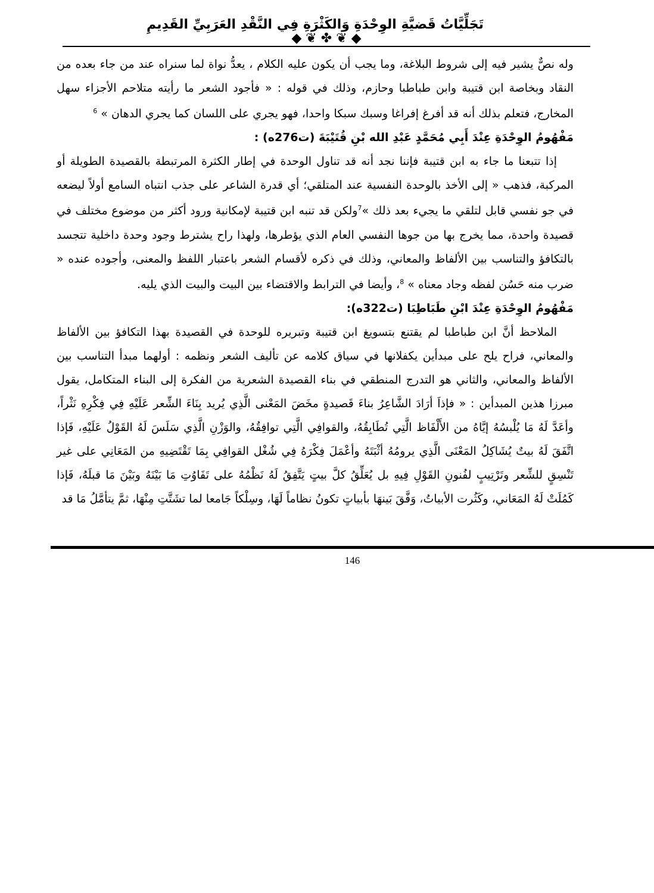تَجَلِّيَّاتُ قَضيَّةِ الوِحْدَةِ وَالكَثْرَةِ فِي النَّقْدِ العَرَبِيِّ القَدِيمِ
◆ ❦ ✤ ❦ ◆
وله نصٌّ يشير فيه إلى شروط البلاغة، وما يجب أن يكون عليه الكلام ، يعدُّ نواة لما سنراه عند من جاء بعده من النقاد وبخاصة ابن قتيبة وابن طباطبا وحازم، وذلك في قوله : « فأجود الشعر ما رأيته متلاحم الأجزاء سهل المخارج، فتعلم بذلك أنه قد أفرغ إفراغا وسبك سبكا واحدا، فهو يجري على اللسان كما يجري الدهان » <sup>6</sup>
مَفْهُومُ الوِحْدَةِ عِنْدَ أَبِي مُحَمَّدٍ عَبْدِ الله بْنِ قُتَيْبَةَ (ت276ه) :
إذا تتبعنا ما جاء به ابن قتيبة فإننا نجد أنه قد تناول الوحدة في إطار الكثرة المرتبطة بالقصيدة الطويلة أو المركبة، فذهب « إلى الأخذ بالوحدة النفسية عند المتلقي؛ أي قدرة الشاعر على جذب انتباه السامع أولاً ليضعه في جو نفسي قابل لتلقي ما يجيء بعد ذلك »<sup>7</sup>ولكن قد تنبه ابن قتيبة لإمكانية ورود أكثر من موضوع مختلف في قصيدة واحدة، مما يخرج بها من جوها النفسي العام الذي يؤطرها، ولهذا راح يشترط وجود وحدة داخلية تتجسد بالتكافؤ والتناسب بين الألفاظ والمعاني، وذلك في ذكره لأقسام الشعر باعتبار اللفظ والمعنى، وأجوده عنده « ضرب منه حَسُن لفظه وجاد معناه » <sup>8</sup>، وأيضا في الترابط والاقتضاء بين البيت والبيت الذي يليه.
مَفْهُومُ الوِحْدَةِ عِنْدَ ابْنِ طَبَاطِبَا (ت322ه):
الملاحظ أنَّ ابن طباطبا لم يقتنع بتسويغ ابن قتيبة وتبريره للوحدة في القصيدة بهذا التكافؤ بين الألفاظ والمعاني، فراح يلح على مبدأين يكفلانها في سياق كلامه عن تأليف الشعر ونظمه : أولهما مبدأ التناسب بين الألفاظ والمعاني، والثاني هو التدرج المنطقي في بناء القصيدة الشعرية من الفكرة إلى البناء المتكامل، يقول مبرزا هذين المبدأين : « فإذاَ أرَادَ الشَّاعِرُ بناءَ قَصيدةٍ مخَضَ المَعْنى الَّذِي يُريد بِنَاءَ الشِّعر عَلَيْهِ فِي فِكْرِهِ نَثْراً، وأعَدَّ لَهُ مَا يُلْبسُهُ إيَّاهُ من الأَلْفَاظ الَّتِي تُطَابِقُهُ، والقوافِي الَّتِي توافِقُهُ، والوَزْنِ الَّذِي سَلَسَ لَهُ القَوْلُ عَلَيْهِ، فَإذا اتَّفَقَ لَهُ بيتٌ يُشَاكِلُ المَعْنَى الَّذِي يرومُهُ أثْبَتَهُ وأعْمَلَ فِكْرَهُ فِي شُغْل القوافِي بِمَا تَقْتَضِيهِ من المَعَانِي على غير تَنْسِقٍ للشِّعر وتَرْتِيبٍ لفُنونِ القَوْلِ فِيهِ بل يُعَلِّقُ كلَّ بيتٍ يَتَّفِقُ لَهُ نَظْمُهُ على تَفَاوُتِ مَا بَيْنَهُ وبَيْنَ مَا قبلَهُ، فَإذا كَمُلَتْ لَهُ المَعَاني، وكَثُرت الأبياتُ، وَفَّقَ بَينهَا بأبياتٍ تكونُ نظاماً لَهَا، وسِلْكاً جَامعا لما تشَتَّتِ مِنْهَا، ثمَّ يتأمَّلُ مَا قد
146